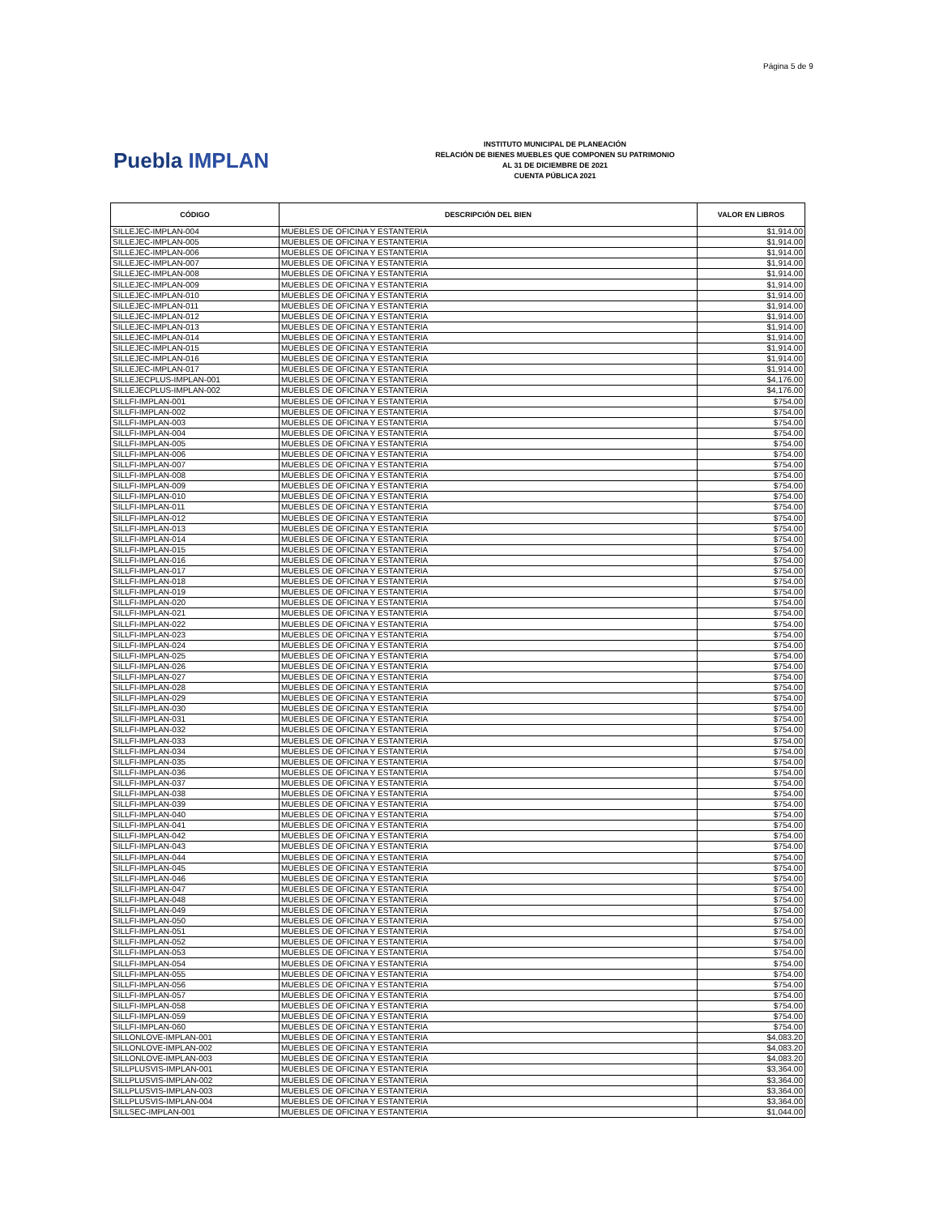Página 5 de 9
Puebla IMPLAN
INSTITUTO MUNICIPAL DE PLANEACIÓN
RELACIÓN DE BIENES MUEBLES QUE COMPONEN SU PATRIMONIO
AL 31 DE DICIEMBRE DE 2021
CUENTA PÚBLICA 2021
| CÓDIGO | DESCRIPCIÓN DEL BIEN | VALOR EN LIBROS |
| --- | --- | --- |
| SILLEJEC-IMPLAN-004 | MUEBLES DE OFICINA Y ESTANTERIA | $1,914.00 |
| SILLEJEC-IMPLAN-005 | MUEBLES DE OFICINA Y ESTANTERIA | $1,914.00 |
| SILLEJEC-IMPLAN-006 | MUEBLES DE OFICINA Y ESTANTERIA | $1,914.00 |
| SILLEJEC-IMPLAN-007 | MUEBLES DE OFICINA Y ESTANTERIA | $1,914.00 |
| SILLEJEC-IMPLAN-008 | MUEBLES DE OFICINA Y ESTANTERIA | $1,914.00 |
| SILLEJEC-IMPLAN-009 | MUEBLES DE OFICINA Y ESTANTERIA | $1,914.00 |
| SILLEJEC-IMPLAN-010 | MUEBLES DE OFICINA Y ESTANTERIA | $1,914.00 |
| SILLEJEC-IMPLAN-011 | MUEBLES DE OFICINA Y ESTANTERIA | $1,914.00 |
| SILLEJEC-IMPLAN-012 | MUEBLES DE OFICINA Y ESTANTERIA | $1,914.00 |
| SILLEJEC-IMPLAN-013 | MUEBLES DE OFICINA Y ESTANTERIA | $1,914.00 |
| SILLEJEC-IMPLAN-014 | MUEBLES DE OFICINA Y ESTANTERIA | $1,914.00 |
| SILLEJEC-IMPLAN-015 | MUEBLES DE OFICINA Y ESTANTERIA | $1,914.00 |
| SILLEJEC-IMPLAN-016 | MUEBLES DE OFICINA Y ESTANTERIA | $1,914.00 |
| SILLEJEC-IMPLAN-017 | MUEBLES DE OFICINA Y ESTANTERIA | $1,914.00 |
| SILLEJECPLUS-IMPLAN-001 | MUEBLES DE OFICINA Y ESTANTERIA | $4,176.00 |
| SILLEJECPLUS-IMPLAN-002 | MUEBLES DE OFICINA Y ESTANTERIA | $4,176.00 |
| SILLFI-IMPLAN-001 | MUEBLES DE OFICINA Y ESTANTERIA | $754.00 |
| SILLFI-IMPLAN-002 | MUEBLES DE OFICINA Y ESTANTERIA | $754.00 |
| SILLFI-IMPLAN-003 | MUEBLES DE OFICINA Y ESTANTERIA | $754.00 |
| SILLFI-IMPLAN-004 | MUEBLES DE OFICINA Y ESTANTERIA | $754.00 |
| SILLFI-IMPLAN-005 | MUEBLES DE OFICINA Y ESTANTERIA | $754.00 |
| SILLFI-IMPLAN-006 | MUEBLES DE OFICINA Y ESTANTERIA | $754.00 |
| SILLFI-IMPLAN-007 | MUEBLES DE OFICINA Y ESTANTERIA | $754.00 |
| SILLFI-IMPLAN-008 | MUEBLES DE OFICINA Y ESTANTERIA | $754.00 |
| SILLFI-IMPLAN-009 | MUEBLES DE OFICINA Y ESTANTERIA | $754.00 |
| SILLFI-IMPLAN-010 | MUEBLES DE OFICINA Y ESTANTERIA | $754.00 |
| SILLFI-IMPLAN-011 | MUEBLES DE OFICINA Y ESTANTERIA | $754.00 |
| SILLFI-IMPLAN-012 | MUEBLES DE OFICINA Y ESTANTERIA | $754.00 |
| SILLFI-IMPLAN-013 | MUEBLES DE OFICINA Y ESTANTERIA | $754.00 |
| SILLFI-IMPLAN-014 | MUEBLES DE OFICINA Y ESTANTERIA | $754.00 |
| SILLFI-IMPLAN-015 | MUEBLES DE OFICINA Y ESTANTERIA | $754.00 |
| SILLFI-IMPLAN-016 | MUEBLES DE OFICINA Y ESTANTERIA | $754.00 |
| SILLFI-IMPLAN-017 | MUEBLES DE OFICINA Y ESTANTERIA | $754.00 |
| SILLFI-IMPLAN-018 | MUEBLES DE OFICINA Y ESTANTERIA | $754.00 |
| SILLFI-IMPLAN-019 | MUEBLES DE OFICINA Y ESTANTERIA | $754.00 |
| SILLFI-IMPLAN-020 | MUEBLES DE OFICINA Y ESTANTERIA | $754.00 |
| SILLFI-IMPLAN-021 | MUEBLES DE OFICINA Y ESTANTERIA | $754.00 |
| SILLFI-IMPLAN-022 | MUEBLES DE OFICINA Y ESTANTERIA | $754.00 |
| SILLFI-IMPLAN-023 | MUEBLES DE OFICINA Y ESTANTERIA | $754.00 |
| SILLFI-IMPLAN-024 | MUEBLES DE OFICINA Y ESTANTERIA | $754.00 |
| SILLFI-IMPLAN-025 | MUEBLES DE OFICINA Y ESTANTERIA | $754.00 |
| SILLFI-IMPLAN-026 | MUEBLES DE OFICINA Y ESTANTERIA | $754.00 |
| SILLFI-IMPLAN-027 | MUEBLES DE OFICINA Y ESTANTERIA | $754.00 |
| SILLFI-IMPLAN-028 | MUEBLES DE OFICINA Y ESTANTERIA | $754.00 |
| SILLFI-IMPLAN-029 | MUEBLES DE OFICINA Y ESTANTERIA | $754.00 |
| SILLFI-IMPLAN-030 | MUEBLES DE OFICINA Y ESTANTERIA | $754.00 |
| SILLFI-IMPLAN-031 | MUEBLES DE OFICINA Y ESTANTERIA | $754.00 |
| SILLFI-IMPLAN-032 | MUEBLES DE OFICINA Y ESTANTERIA | $754.00 |
| SILLFI-IMPLAN-033 | MUEBLES DE OFICINA Y ESTANTERIA | $754.00 |
| SILLFI-IMPLAN-034 | MUEBLES DE OFICINA Y ESTANTERIA | $754.00 |
| SILLFI-IMPLAN-035 | MUEBLES DE OFICINA Y ESTANTERIA | $754.00 |
| SILLFI-IMPLAN-036 | MUEBLES DE OFICINA Y ESTANTERIA | $754.00 |
| SILLFI-IMPLAN-037 | MUEBLES DE OFICINA Y ESTANTERIA | $754.00 |
| SILLFI-IMPLAN-038 | MUEBLES DE OFICINA Y ESTANTERIA | $754.00 |
| SILLFI-IMPLAN-039 | MUEBLES DE OFICINA Y ESTANTERIA | $754.00 |
| SILLFI-IMPLAN-040 | MUEBLES DE OFICINA Y ESTANTERIA | $754.00 |
| SILLFI-IMPLAN-041 | MUEBLES DE OFICINA Y ESTANTERIA | $754.00 |
| SILLFI-IMPLAN-042 | MUEBLES DE OFICINA Y ESTANTERIA | $754.00 |
| SILLFI-IMPLAN-043 | MUEBLES DE OFICINA Y ESTANTERIA | $754.00 |
| SILLFI-IMPLAN-044 | MUEBLES DE OFICINA Y ESTANTERIA | $754.00 |
| SILLFI-IMPLAN-045 | MUEBLES DE OFICINA Y ESTANTERIA | $754.00 |
| SILLFI-IMPLAN-046 | MUEBLES DE OFICINA Y ESTANTERIA | $754.00 |
| SILLFI-IMPLAN-047 | MUEBLES DE OFICINA Y ESTANTERIA | $754.00 |
| SILLFI-IMPLAN-048 | MUEBLES DE OFICINA Y ESTANTERIA | $754.00 |
| SILLFI-IMPLAN-049 | MUEBLES DE OFICINA Y ESTANTERIA | $754.00 |
| SILLFI-IMPLAN-050 | MUEBLES DE OFICINA Y ESTANTERIA | $754.00 |
| SILLFI-IMPLAN-051 | MUEBLES DE OFICINA Y ESTANTERIA | $754.00 |
| SILLFI-IMPLAN-052 | MUEBLES DE OFICINA Y ESTANTERIA | $754.00 |
| SILLFI-IMPLAN-053 | MUEBLES DE OFICINA Y ESTANTERIA | $754.00 |
| SILLFI-IMPLAN-054 | MUEBLES DE OFICINA Y ESTANTERIA | $754.00 |
| SILLFI-IMPLAN-055 | MUEBLES DE OFICINA Y ESTANTERIA | $754.00 |
| SILLFI-IMPLAN-056 | MUEBLES DE OFICINA Y ESTANTERIA | $754.00 |
| SILLFI-IMPLAN-057 | MUEBLES DE OFICINA Y ESTANTERIA | $754.00 |
| SILLFI-IMPLAN-058 | MUEBLES DE OFICINA Y ESTANTERIA | $754.00 |
| SILLFI-IMPLAN-059 | MUEBLES DE OFICINA Y ESTANTERIA | $754.00 |
| SILLFI-IMPLAN-060 | MUEBLES DE OFICINA Y ESTANTERIA | $754.00 |
| SILLONLOVE-IMPLAN-001 | MUEBLES DE OFICINA Y ESTANTERIA | $4,083.20 |
| SILLONLOVE-IMPLAN-002 | MUEBLES DE OFICINA Y ESTANTERIA | $4,083.20 |
| SILLONLOVE-IMPLAN-003 | MUEBLES DE OFICINA Y ESTANTERIA | $4,083.20 |
| SILLPLUSVIS-IMPLAN-001 | MUEBLES DE OFICINA Y ESTANTERIA | $3,364.00 |
| SILLPLUSVIS-IMPLAN-002 | MUEBLES DE OFICINA Y ESTANTERIA | $3,364.00 |
| SILLPLUSVIS-IMPLAN-003 | MUEBLES DE OFICINA Y ESTANTERIA | $3,364.00 |
| SILLPLUSVIS-IMPLAN-004 | MUEBLES DE OFICINA Y ESTANTERIA | $3,364.00 |
| SILLSEC-IMPLAN-001 | MUEBLES DE OFICINA Y ESTANTERIA | $1,044.00 |